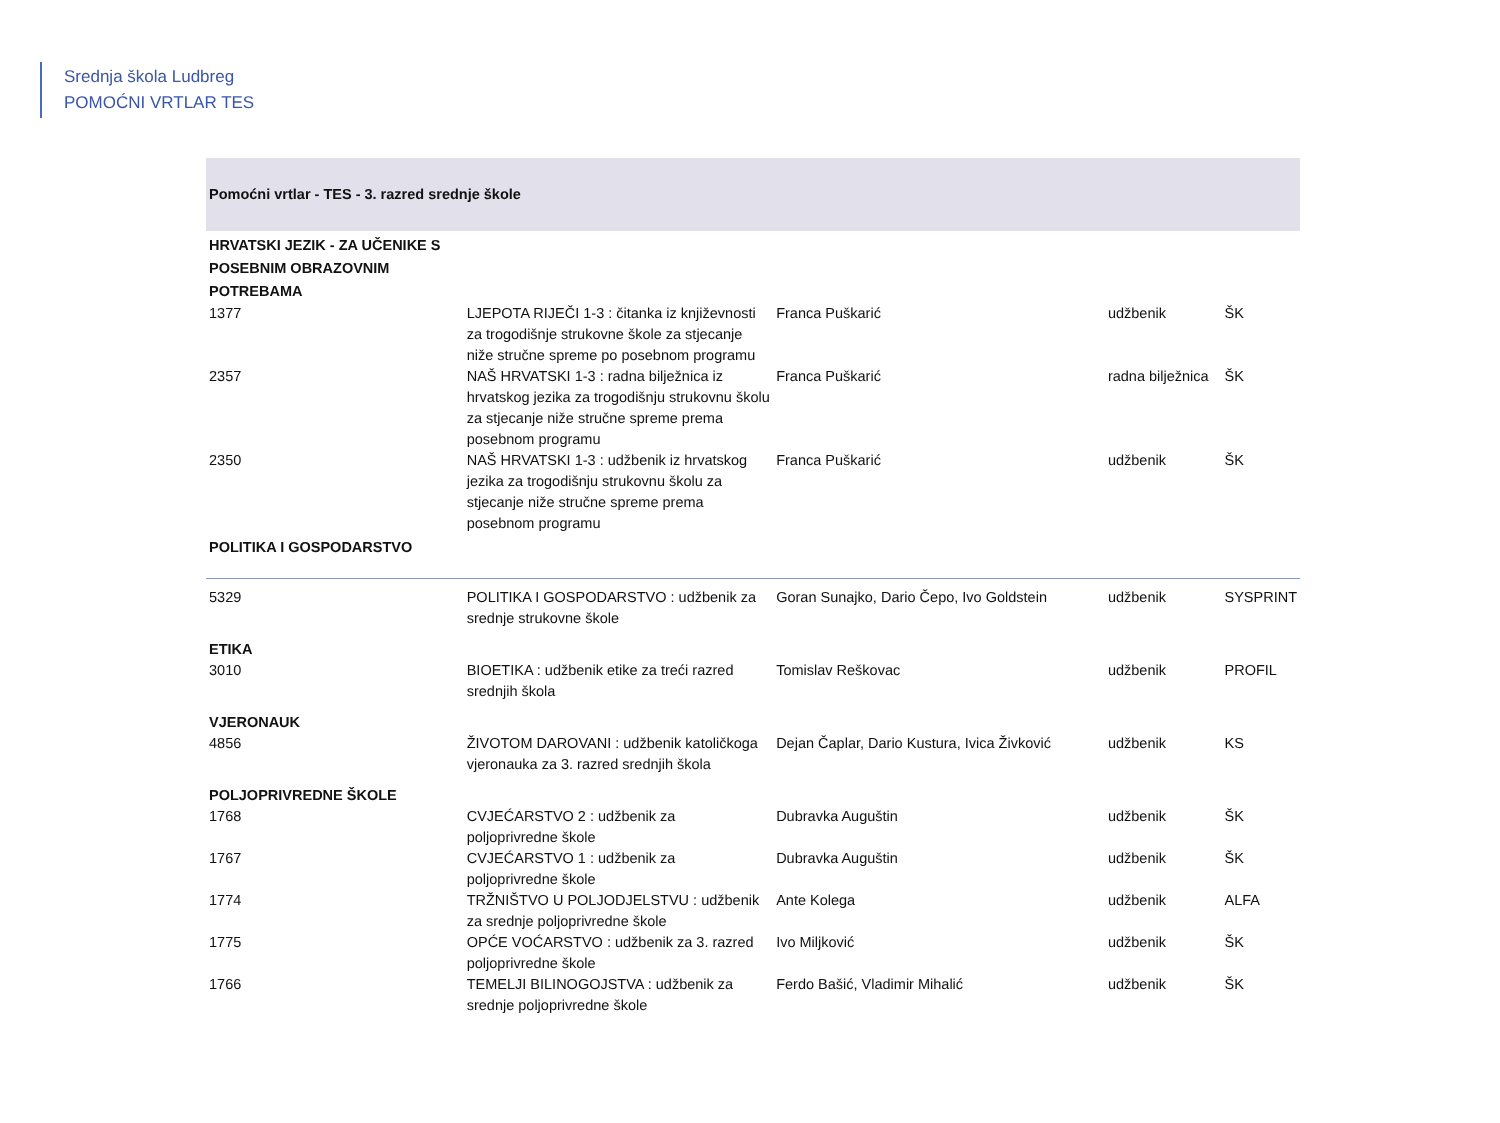Srednja škola Ludbreg
POMOĆNI VRTLAR TES
| Pomoćni vrtlar - TES - 3. razred srednje škole | | | | |
| HRVATSKI JEZIK - ZA UČENIKE S POSEBNIM OBRAZOVNIM POTREBAMA | | | | |
| 1377 | LJEPOTA RIJEČI 1-3 : čitanka iz književnosti za trogodišnje strukovne škole za stjecanje niže stručne spreme po posebnom programu | Franca Puškarić | udžbenik | ŠK |
| 2357 | NAŠ HRVATSKI 1-3 : radna bilježnica iz hrvatskog jezika za trogodišnju strukovnu školu za stjecanje niže stručne spreme prema posebnom programu | Franca Puškarić | radna bilježnica | ŠK |
| 2350 | NAŠ HRVATSKI 1-3 : udžbenik iz hrvatskog jezika za trogodišnju strukovnu školu za stjecanje niže stručne spreme prema posebnom programu | Franca Puškarić | udžbenik | ŠK |
| POLITIKA I GOSPODARSTVO | | | | |
| 5329 | POLITIKA I GOSPODARSTVO : udžbenik za srednje strukovne škole | Goran Sunajko, Dario Čepo, Ivo Goldstein | udžbenik | SYSPRINT |
| ETIKA | | | | |
| 3010 | BIOETIKA : udžbenik etike za treći razred srednjih škola | Tomislav Reškovac | udžbenik | PROFIL |
| VJERONAUK | | | | |
| 4856 | ŽIVOTOM DAROVANI : udžbenik katoličkoga vjeronauka za 3. razred srednjih škola | Dejan Čaplar, Dario Kustura, Ivica Živković | udžbenik | KS |
| POLJOPRIVREDNE ŠKOLE | | | | |
| 1768 | CVJEĆARSTVO 2 : udžbenik za poljoprivredne škole | Dubravka Auguštin | udžbenik | ŠK |
| 1767 | CVJEĆARSTVO 1 : udžbenik za poljoprivredne škole | Dubravka Auguštin | udžbenik | ŠK |
| 1774 | TRŽNIŠTVO U POLJODJELSTVU : udžbenik za srednje poljoprivredne škole | Ante Kolega | udžbenik | ALFA |
| 1775 | OPĆE VOĆARSTVO : udžbenik za 3. razred poljoprivredne škole | Ivo Miljković | udžbenik | ŠK |
| 1766 | TEMELJI BILINOGOJSTVA : udžbenik za srednje poljoprivredne škole | Ferdo Bašić, Vladimir Mihalić | udžbenik | ŠK |